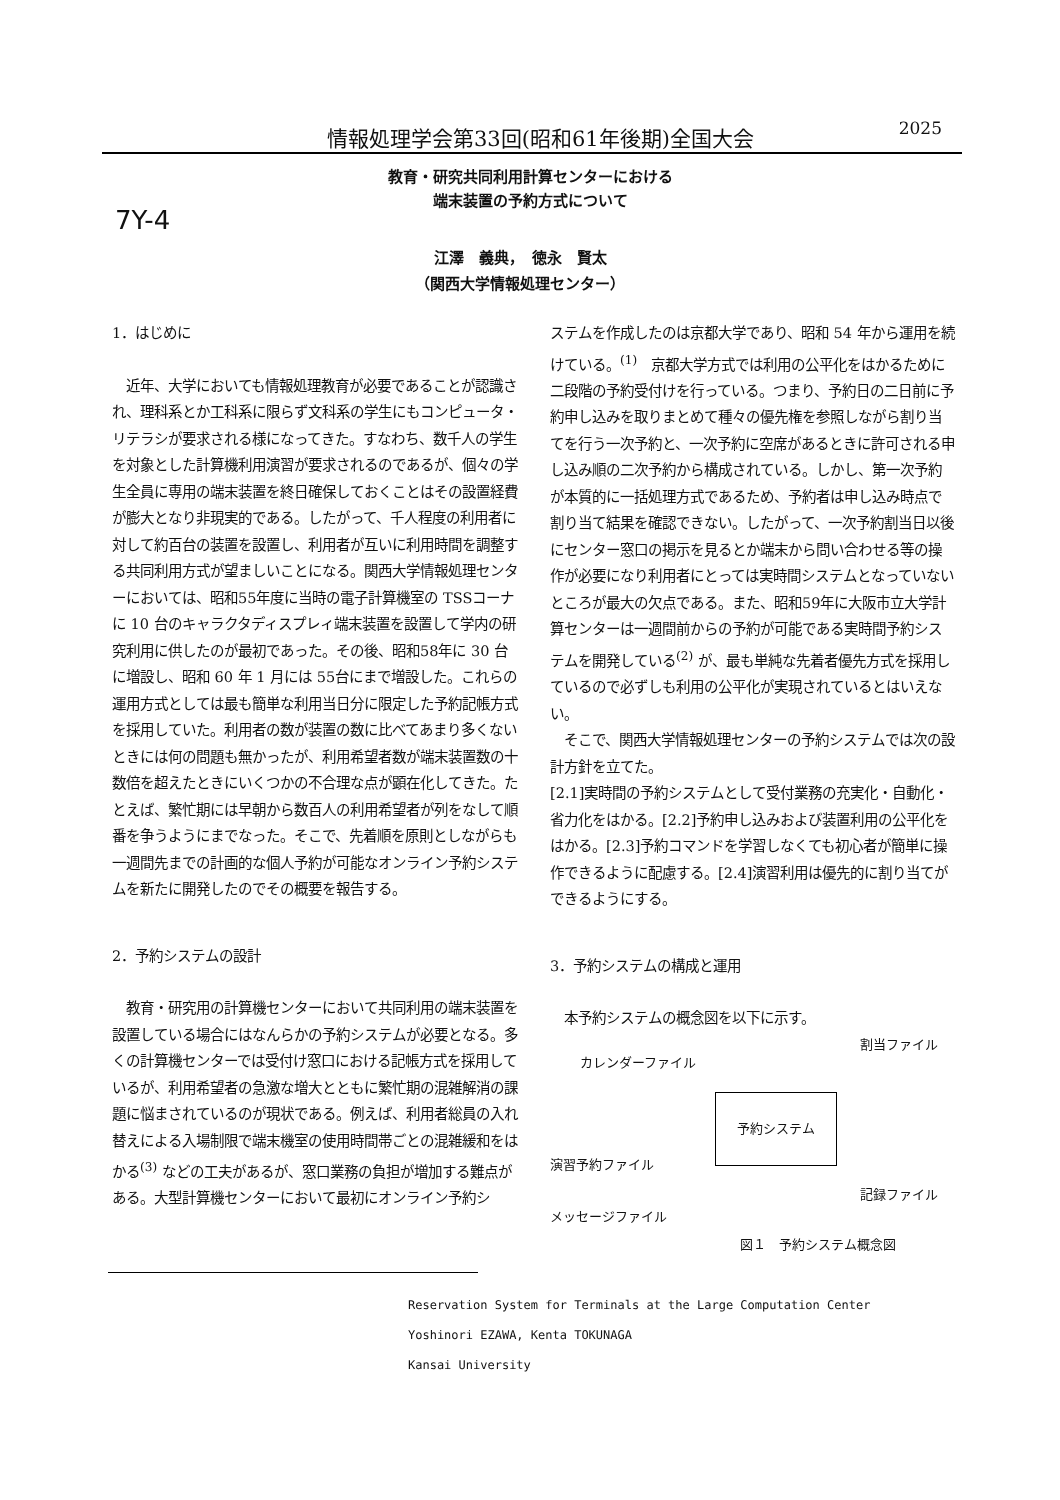情報処理学会第33回(昭和61年後期)全国大会 2025
教育・研究共同利用計算センターにおける
端末装置の予約方式について
7Y-4
江澤　義典，　徳永　賢太
（関西大学情報処理センター）
1．はじめに
　近年、大学においても情報処理教育が必要であることが認識され、理科系とか工科系に限らず文科系の学生にもコンピュータ・リテラシが要求される様になってきた。すなわち、数千人の学生を対象とした計算機利用演習が要求されるのであるが、個々の学生全員に専用の端末装置を終日確保しておくことはその設置経費が膨大となり非現実的である。したがって、千人程度の利用者に対して約百台の装置を設置し、利用者が互いに利用時間を調整する共同利用方式が望ましいことになる。関西大学情報処理センターにおいては、昭和55年度に当時の電子計算機室の TSSコーナに 10 台のキャラクタディスプレィ端末装置を設置して学内の研究利用に供したのが最初であった。その後、昭和58年に 30 台に増設し、昭和 60 年 1 月には 55台にまで増設した。これらの運用方式としては最も簡単な利用当日分に限定した予約記帳方式を採用していた。利用者の数が装置の数に比べてあまり多くないときには何の問題も無かったが、利用希望者数が端末装置数の十数倍を超えたときにいくつかの不合理な点が顕在化してきた。たとえば、繁忙期には早朝から数百人の利用希望者が列をなして順番を争うようにまでなった。そこで、先着順を原則としながらも一週間先までの計画的な個人予約が可能なオンライン予約システムを新たに開発したのでその概要を報告する。
2．予約システムの設計
　教育・研究用の計算機センターにおいて共同利用の端末装置を設置している場合にはなんらかの予約システムが必要となる。多くの計算機センターでは受付け窓口における記帳方式を採用しているが、利用希望者の急激な増大とともに繁忙期の混雑解消の課題に悩まされているのが現状である。例えば、利用者総員の入れ替えによる入場制限で端末機室の使用時間帯ごとの混雑緩和をはかる<sup>(3)</sup> などの工夫があるが、窓口業務の負担が増加する難点がある。大型計算機センターにおいて最初にオンライン予約シ
ステムを作成したのは京都大学であり、昭和 54 年から運用を続けている。<sup>(1)</sup>　京都大学方式では利用の公平化をはかるために二段階の予約受付けを行っている。つまり、予約日の二日前に予約申し込みを取りまとめて種々の優先権を参照しながら割り当てを行う一次予約と、一次予約に空席があるときに許可される申し込み順の二次予約から構成されている。しかし、第一次予約が本質的に一括処理方式であるため、予約者は申し込み時点で割り当て結果を確認できない。したがって、一次予約割当日以後にセンター窓口の掲示を見るとか端末から問い合わせる等の操作が必要になり利用者にとっては実時間システムとなっていないところが最大の欠点である。また、昭和59年に大阪市立大学計算センターは一週間前からの予約が可能である実時間予約システムを開発している<sup>(2)</sup> が、最も単純な先着者優先方式を採用しているので必ずしも利用の公平化が実現されているとはいえない。
　そこで、関西大学情報処理センターの予約システムでは次の設計方針を立てた。
[2.1]実時間の予約システムとして受付業務の充実化・自動化・省力化をはかる。[2.2]予約申し込みおよび装置利用の公平化をはかる。[2.3]予約コマンドを学習しなくても初心者が簡単に操作できるように配慮する。[2.4]演習利用は優先的に割り当てができるようにする。
3．予約システムの構成と運用
　本予約システムの概念図を以下に示す。
カレンダーファイル
割当ファイル
予約システム
演習予約ファイル
記録ファイル
メッセージファイル
図１　予約システム概念図
Reservation System for Terminals at the Large Computation Center
Yoshinori EZAWA, Kenta TOKUNAGA
Kansai University